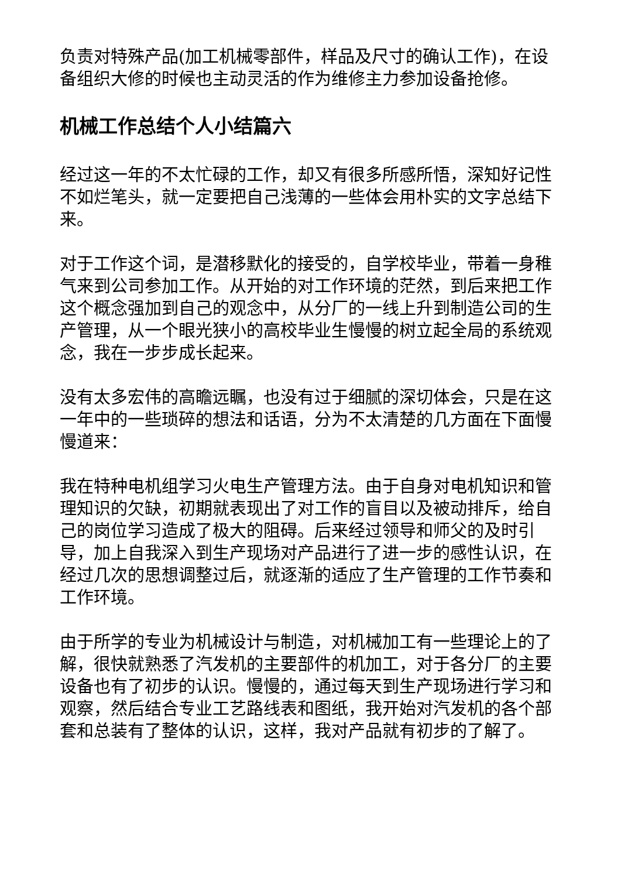负责对特殊产品(加工机械零部件，样品及尺寸的确认工作)，在设备组织大修的时候也主动灵活的作为维修主力参加设备抢修。
机械工作总结个人小结篇六
经过这一年的不太忙碌的工作，却又有很多所感所悟，深知好记性不如烂笔头，就一定要把自己浅薄的一些体会用朴实的文字总结下来。
对于工作这个词，是潜移默化的接受的，自学校毕业，带着一身稚气来到公司参加工作。从开始的对工作环境的茫然，到后来把工作这个概念强加到自己的观念中，从分厂的一线上升到制造公司的生产管理，从一个眼光狭小的高校毕业生慢慢的树立起全局的系统观念，我在一步步成长起来。
没有太多宏伟的高瞻远瞩，也没有过于细腻的深切体会，只是在这一年中的一些琐碎的想法和话语，分为不太清楚的几方面在下面慢慢道来：
我在特种电机组学习火电生产管理方法。由于自身对电机知识和管理知识的欠缺，初期就表现出了对工作的盲目以及被动排斥，给自己的岗位学习造成了极大的阻碍。后来经过领导和师父的及时引导，加上自我深入到生产现场对产品进行了进一步的感性认识，在经过几次的思想调整过后，就逐渐的适应了生产管理的工作节奏和工作环境。
由于所学的专业为机械设计与制造，对机械加工有一些理论上的了解，很快就熟悉了汽发机的主要部件的机加工，对于各分厂的主要设备也有了初步的认识。慢慢的，通过每天到生产现场进行学习和观察，然后结合专业工艺路线表和图纸，我开始对汽发机的各个部套和总装有了整体的认识，这样，我对产品就有初步的了解了。